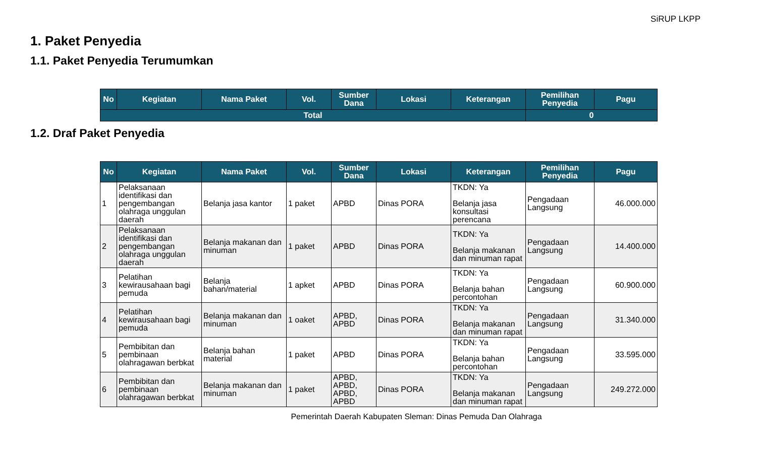SiRUP LKPP
1. Paket Penyedia
1.1. Paket Penyedia Terumumkan
| No | Kegiatan | Nama Paket | Vol. | Sumber Dana | Lokasi | Keterangan | Pemilihan Penyedia | Pagu |
| --- | --- | --- | --- | --- | --- | --- | --- | --- |
| Total | | | | | | | 0 | |
1.2. Draf Paket Penyedia
| No | Kegiatan | Nama Paket | Vol. | Sumber Dana | Lokasi | Keterangan | Pemilihan Penyedia | Pagu |
| --- | --- | --- | --- | --- | --- | --- | --- | --- |
| 1 | Pelaksanaan identifikasi dan pengembangan olahraga unggulan daerah | Belanja jasa kantor | 1 paket | APBD | Dinas PORA | TKDN: Ya Belanja jasa konsultasi perencana | Pengadaan Langsung | 46.000.000 |
| 2 | Pelaksanaan identifikasi dan pengembangan olahraga unggulan daerah | Belanja makanan dan minuman | 1 paket | APBD | Dinas PORA | TKDN: Ya Belanja makanan dan minuman rapat | Pengadaan Langsung | 14.400.000 |
| 3 | Pelatihan kewirausahaan bagi pemuda | Belanja bahan/material | 1 apket | APBD | Dinas PORA | TKDN: Ya Belanja bahan percontohan | Pengadaan Langsung | 60.900.000 |
| 4 | Pelatihan kewirausahaan bagi pemuda | Belanja makanan dan minuman | 1 oaket | APBD, APBD | Dinas PORA | TKDN: Ya Belanja makanan dan minuman rapat | Pengadaan Langsung | 31.340.000 |
| 5 | Pembibitan dan pembinaan olahragawan berbkat | Belanja bahan material | 1 paket | APBD | Dinas PORA | TKDN: Ya Belanja bahan percontohan | Pengadaan Langsung | 33.595.000 |
| 6 | Pembibitan dan pembinaan olahragawan berbkat | Belanja makanan dan minuman | 1 paket | APBD, APBD, APBD, APBD | Dinas PORA | TKDN: Ya Belanja makanan dan minuman rapat | Pengadaan Langsung | 249.272.000 |
Pemerintah Daerah Kabupaten Sleman: Dinas Pemuda Dan Olahraga